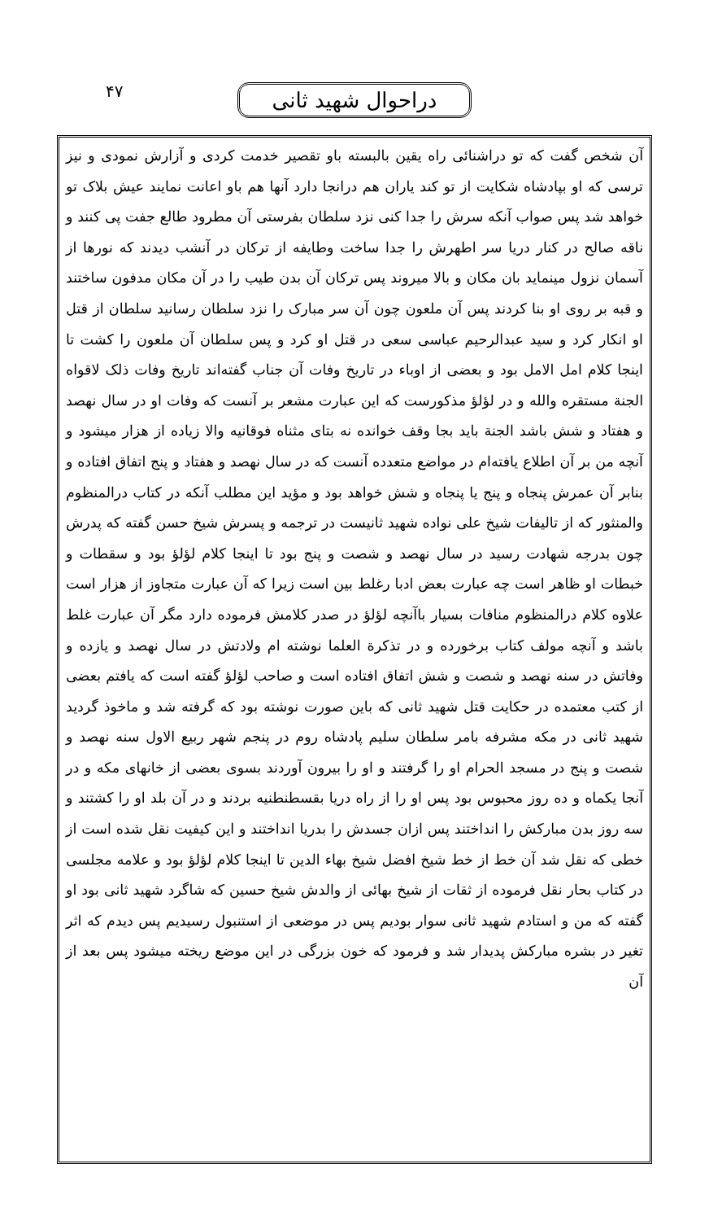۴۷
دراحوال شهید ثانی
آن شخص گفت که تو دراشنائی راه یقین بالبسته باو تقصیر خدمت کردی و آزارش نمودی و نیز ترسی که او بپادشاه شکایت از تو کند یاران هم درانجا دارد آنها هم باو اعانت نمایند عیش بلاک تو خواهد شد پس صواب آنکه سرش را جدا کنی نزد سلطان بفرستی آن مطرود طالع جفت پی کنند و ناقه صالح در کنار دریا سر اطهرش را جدا ساخت وطایفه از ترکان در آنشب دیدند که نورها از آسمان نزول مینماید بان مکان و بالا میروند پس ترکان آن بدن طیب را در آن مکان مدفون ساختند و قبه بر روی او بنا کردند پس آن ملعون چون آن سر مبارک را نزد سلطان رسانید سلطان از قتل او انکار کرد و سید عبدالرحیم عباسی سعی در قتل او کرد و پس سلطان آن ملعون را کشت تا اینجا کلام امل الامل بود و بعضی از اوباء در تاریخ وفات آن جناب گفته‌اند تاریخ وفات ذلک لاقواه الجنة مستقره والله و در لؤلؤ مذکورست که این عبارت مشعر بر آنست که وفات او در سال نهصد و هفتاد و شش باشد الجنة باید بجا وقف خوانده نه بتای مثناه فوقانیه والا زیاده از هزار میشود و آنچه من بر آن اطلاع یافته‌ام در مواضع متعدده آنست که در سال نهصد و هفتاد و پنج اتفاق افتاده و بنابر آن عمرش پنجاه و پنج یا پنجاه و شش خواهد بود و مؤید این مطلب آنکه در کتاب درالمنظوم والمنثور که از تالیفات شیخ علی نواده شهید ثانیست در ترجمه و پسرش شیخ حسن گفته که پدرش چون بدرجه شهادت رسید در سال نهصد و شصت و پنج بود تا اینجا کلام لؤلؤ بود و سقطات و خبطات او ظاهر است چه عبارت بعض ادبا رغلط بین است زیرا که آن عبارت متجاوز از هزار است علاوه کلام درالمنظوم منافات بسیار باآنچه لؤلؤ در صدر کلامش فرموده دارد مگر آن عبارت غلط باشد و آنچه مولف کتاب برخورده و در تذکرة العلما نوشته ام ولادتش در سال نهصد و یازده و وفاتش در سنه نهصد و شصت و شش اتفاق افتاده است و صاحب لؤلؤ گفته است که یافتم بعضی از کتب معتمده در حکایت قتل شهید ثانی که باین صورت نوشته بود که گرفته شد و ماخوذ گردید شهید ثانی در مکه مشرفه بامر سلطان سلیم پادشاه روم در پنجم شهر ربیع الاول سنه نهصد و شصت و پنج در مسجد الحرام او را گرفتند و او را بیرون آوردند بسوی بعضی از خانهای مکه و در آنجا یکماه و ده روز محبوس بود پس او را از راه دریا بقسطنطنیه بردند و در آن بلد او را کشتند و سه روز بدن مبارکش را انداختند پس ازان جسدش را بدریا انداختند و این کیفیت نقل شده است از خطی که نقل شد آن خط از خط شیخ افضل شیخ بهاء الدین تا اینجا کلام لؤلؤ بود و علامه مجلسی در کتاب بحار نقل فرموده از ثقات از شیخ بهائی از والدش شیخ حسین که شاگرد شهید ثانی بود او گفته که من و استادم شهید ثانی سوار بودیم پس در موضعی از استنبول رسیدیم پس دیدم که اثر تغیر در بشره مبارکش پدیدار شد و فرمود که خون بزرگی در این موضع ریخته میشود پس بعد از آن